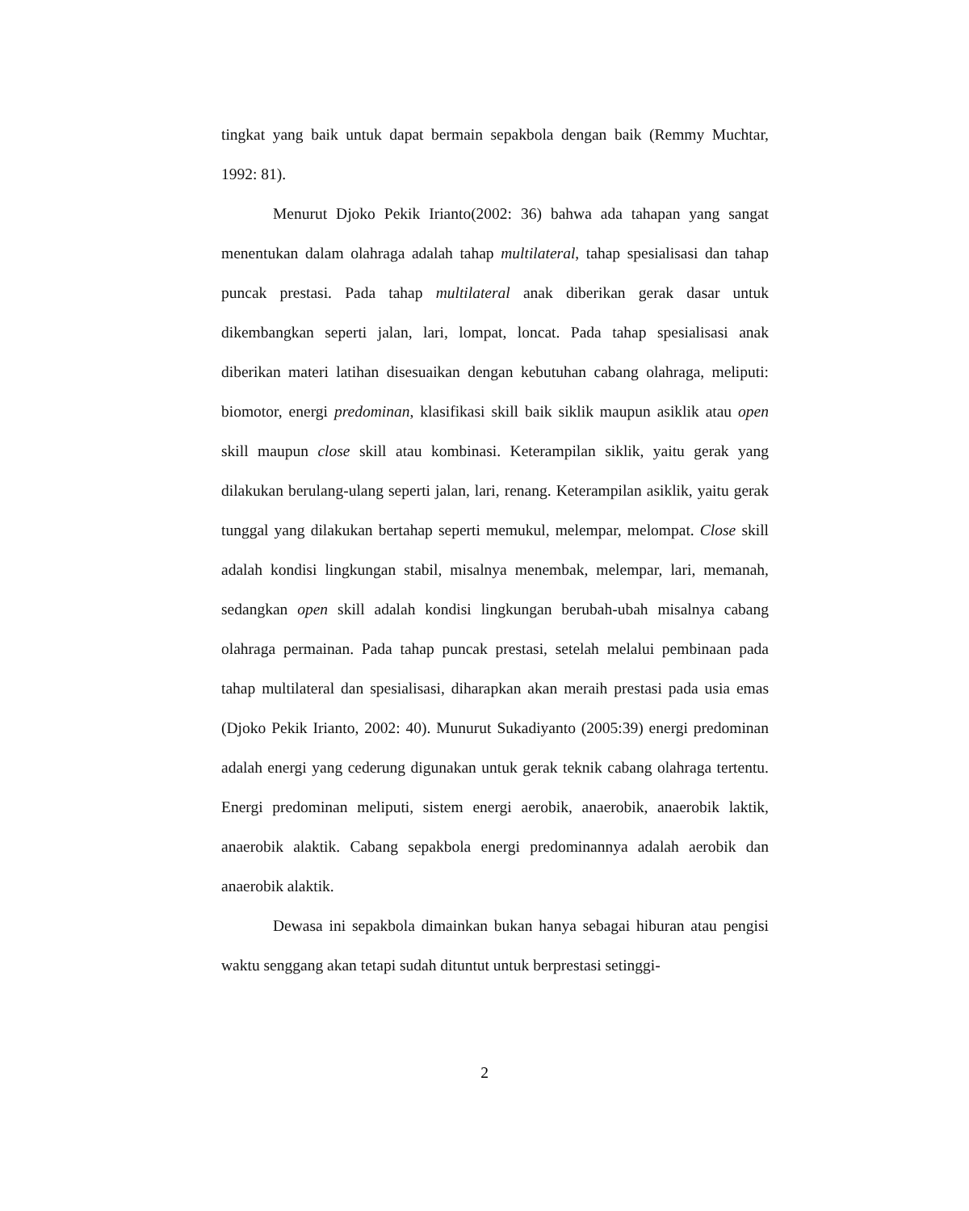tingkat yang baik untuk dapat bermain sepakbola dengan baik (Remmy Muchtar, 1992: 81).
Menurut Djoko Pekik Irianto(2002: 36) bahwa ada tahapan yang sangat menentukan dalam olahraga adalah tahap multilateral, tahap spesialisasi dan tahap puncak prestasi. Pada tahap multilateral anak diberikan gerak dasar untuk dikembangkan seperti jalan, lari, lompat, loncat. Pada tahap spesialisasi anak diberikan materi latihan disesuaikan dengan kebutuhan cabang olahraga, meliputi: biomotor, energi predominan, klasifikasi skill baik siklik maupun asiklik atau open skill maupun close skill atau kombinasi. Keterampilan siklik, yaitu gerak yang dilakukan berulang-ulang seperti jalan, lari, renang. Keterampilan asiklik, yaitu gerak tunggal yang dilakukan bertahap seperti memukul, melempar, melompat. Close skill adalah kondisi lingkungan stabil, misalnya menembak, melempar, lari, memanah, sedangkan open skill adalah kondisi lingkungan berubah-ubah misalnya cabang olahraga permainan. Pada tahap puncak prestasi, setelah melalui pembinaan pada tahap multilateral dan spesialisasi, diharapkan akan meraih prestasi pada usia emas (Djoko Pekik Irianto, 2002: 40). Munurut Sukadiyanto (2005:39) energi predominan adalah energi yang cederung digunakan untuk gerak teknik cabang olahraga tertentu. Energi predominan meliputi, sistem energi aerobik, anaerobik, anaerobik laktik, anaerobik alaktik. Cabang sepakbola energi predominannya adalah aerobik dan anaerobik alaktik.
Dewasa ini sepakbola dimainkan bukan hanya sebagai hiburan atau pengisi waktu senggang akan tetapi sudah dituntut untuk berprestasi setinggi-
2